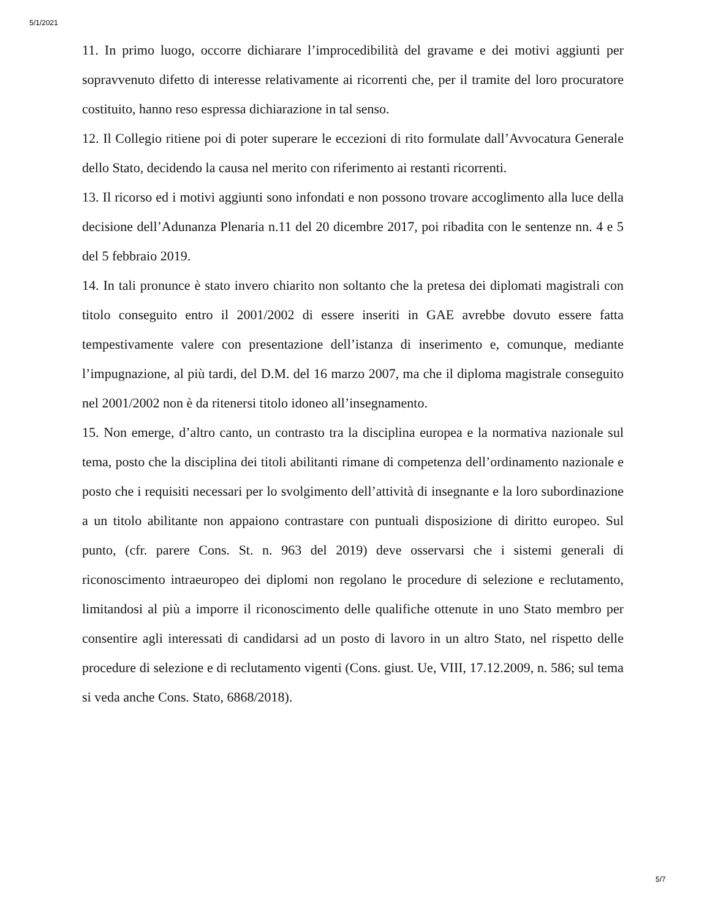5/1/2021
11. In primo luogo, occorre dichiarare l’improcedibilità del gravame e dei motivi aggiunti per sopravvenuto difetto di interesse relativamente ai ricorrenti che, per il tramite del loro procuratore costituito, hanno reso espressa dichiarazione in tal senso.
12. Il Collegio ritiene poi di poter superare le eccezioni di rito formulate dall’Avvocatura Generale dello Stato, decidendo la causa nel merito con riferimento ai restanti ricorrenti.
13. Il ricorso ed i motivi aggiunti sono infondati e non possono trovare accoglimento alla luce della decisione dell’Adunanza Plenaria n.11 del 20 dicembre 2017, poi ribadita con le sentenze nn. 4 e 5 del 5 febbraio 2019.
14. In tali pronunce è stato invero chiarito non soltanto che la pretesa dei diplomati magistrali con titolo conseguito entro il 2001/2002 di essere inseriti in GAE avrebbe dovuto essere fatta tempestivamente valere con presentazione dell’istanza di inserimento e, comunque, mediante l’impugnazione, al più tardi, del D.M. del 16 marzo 2007, ma che il diploma magistrale conseguito nel 2001/2002 non è da ritenersi titolo idoneo all’insegnamento.
15. Non emerge, d’altro canto, un contrasto tra la disciplina europea e la normativa nazionale sul tema, posto che la disciplina dei titoli abilitanti rimane di competenza dell’ordinamento nazionale e posto che i requisiti necessari per lo svolgimento dell’attività di insegnante e la loro subordinazione a un titolo abilitante non appaiono contrastare con puntuali disposizione di diritto europeo. Sul punto, (cfr. parere Cons. St. n. 963 del 2019) deve osservarsi che i sistemi generali di riconoscimento intraeuropeo dei diplomi non regolano le procedure di selezione e reclutamento, limitandosi al più a imporre il riconoscimento delle qualifiche ottenute in uno Stato membro per consentire agli interessati di candidarsi ad un posto di lavoro in un altro Stato, nel rispetto delle procedure di selezione e di reclutamento vigenti (Cons. giust. Ue, VIII, 17.12.2009, n. 586; sul tema si veda anche Cons. Stato, 6868/2018).
5/7